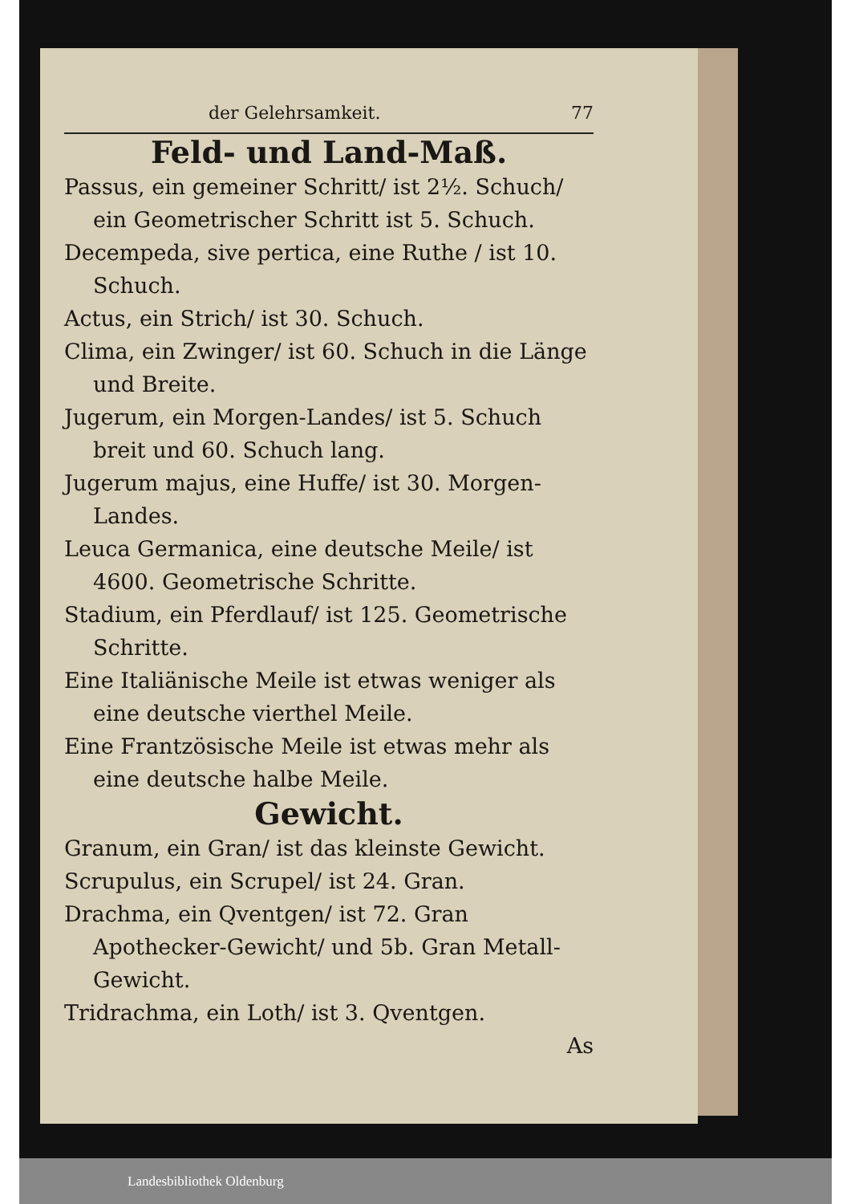der Gelehrsamkeit. 77
Feld- und Land-Maß.
Passus, ein gemeiner Schritt/ ist 2½. Schuch/ ein Geometrischer Schritt ist 5. Schuch.
Decempeda, sive pertica, eine Ruthe / ist 10. Schuch.
Actus, ein Strich/ ist 30. Schuch.
Clima, ein Zwinger/ ist 60. Schuch in die Länge und Breite.
Jugerum, ein Morgen-Landes/ ist 5. Schuch breit und 60. Schuch lang.
Jugerum majus, eine Huffe/ ist 30. Morgen-Landes.
Leuca Germanica, eine deutsche Meile/ ist 4600. Geometrische Schritte.
Stadium, ein Pferdlauf/ ist 125. Geometrische Schritte.
Eine Italiänische Meile ist etwas weniger als eine deutsche vierthel Meile.
Eine Frantzösische Meile ist etwas mehr als eine deutsche halbe Meile.
Gewicht.
Granum, ein Gran/ ist das kleinste Gewicht.
Scrupulus, ein Scrupel/ ist 24. Gran.
Drachma, ein Qventgen/ ist 72. Gran Apothecker-Gewicht/ und 5b. Gran Metall-Gewicht.
Tridrachma, ein Loth/ ist 3. Qventgen.
As
Landesbibliothek Oldenburg